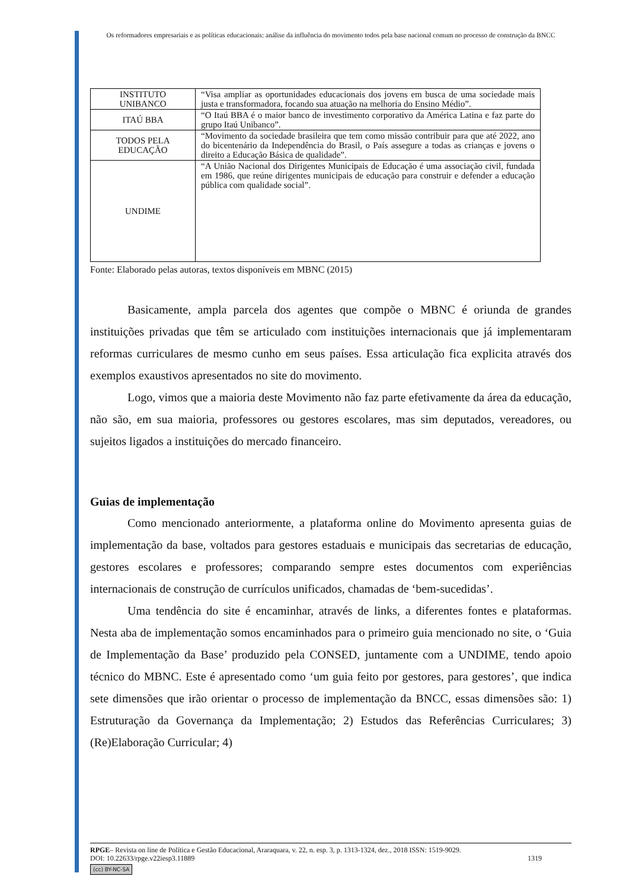Os reformadores empresariais e as políticas educacionais: análise da influência do movimento todos pela base nacional comum no processo de construção da BNCC
| INSTITUTO UNIBANCO | “Visa ampliar as oportunidades educacionais dos jovens em busca de uma sociedade mais justa e transformadora, focando sua atuação na melhoria do Ensino Médio”. |
| ITAÚ BBA | “O Itaú BBA é o maior banco de investimento corporativo da América Latina e faz parte do grupo Itaú Unibanco”. |
| TODOS PELA EDUCAÇÃO | “Movimento da sociedade brasileira que tem como missão contribuir para que até 2022, ano do bicentenário da Independência do Brasil, o País assegure a todas as crianças e jovens o direito a Educação Básica de qualidade”. |
| UNDIME | “A União Nacional dos Dirigentes Municipais de Educação é uma associação civil, fundada em 1986, que reúne dirigentes municipais de educação para construir e defender a educação pública com qualidade social”. |
Fonte: Elaborado pelas autoras, textos disponíveis em MBNC (2015)
Basicamente, ampla parcela dos agentes que compõe o MBNC é oriunda de grandes instituições privadas que têm se articulado com instituições internacionais que já implementaram reformas curriculares de mesmo cunho em seus países. Essa articulação fica explicita através dos exemplos exaustivos apresentados no site do movimento.
Logo, vimos que a maioria deste Movimento não faz parte efetivamente da área da educação, não são, em sua maioria, professores ou gestores escolares, mas sim deputados, vereadores, ou sujeitos ligados a instituições do mercado financeiro.
Guias de implementação
Como mencionado anteriormente, a plataforma online do Movimento apresenta guias de implementação da base, voltados para gestores estaduais e municipais das secretarias de educação, gestores escolares e professores; comparando sempre estes documentos com experiências internacionais de construção de currículos unificados, chamadas de ‘bem-sucedidas’.
Uma tendência do site é encaminhar, através de links, a diferentes fontes e plataformas. Nesta aba de implementação somos encaminhados para o primeiro guia mencionado no site, o ‘Guia de Implementação da Base’ produzido pela CONSED, juntamente com a UNDIME, tendo apoio técnico do MBNC. Este é apresentado como ‘um guia feito por gestores, para gestores’, que indica sete dimensões que irão orientar o processo de implementação da BNCC, essas dimensões são: 1) Estruturação da Governança da Implementação; 2) Estudos das Referências Curriculares; 3) (Re)Elaboração Curricular; 4)
RPGE– Revista on line de Política e Gestão Educacional, Araraquara, v. 22, n. esp. 3, p. 1313-1324, dez., 2018 ISSN: 1519-9029.
DOI: 10.22633/rpge.v22iesp3.11889 1319
(cc) BY-NC-SA